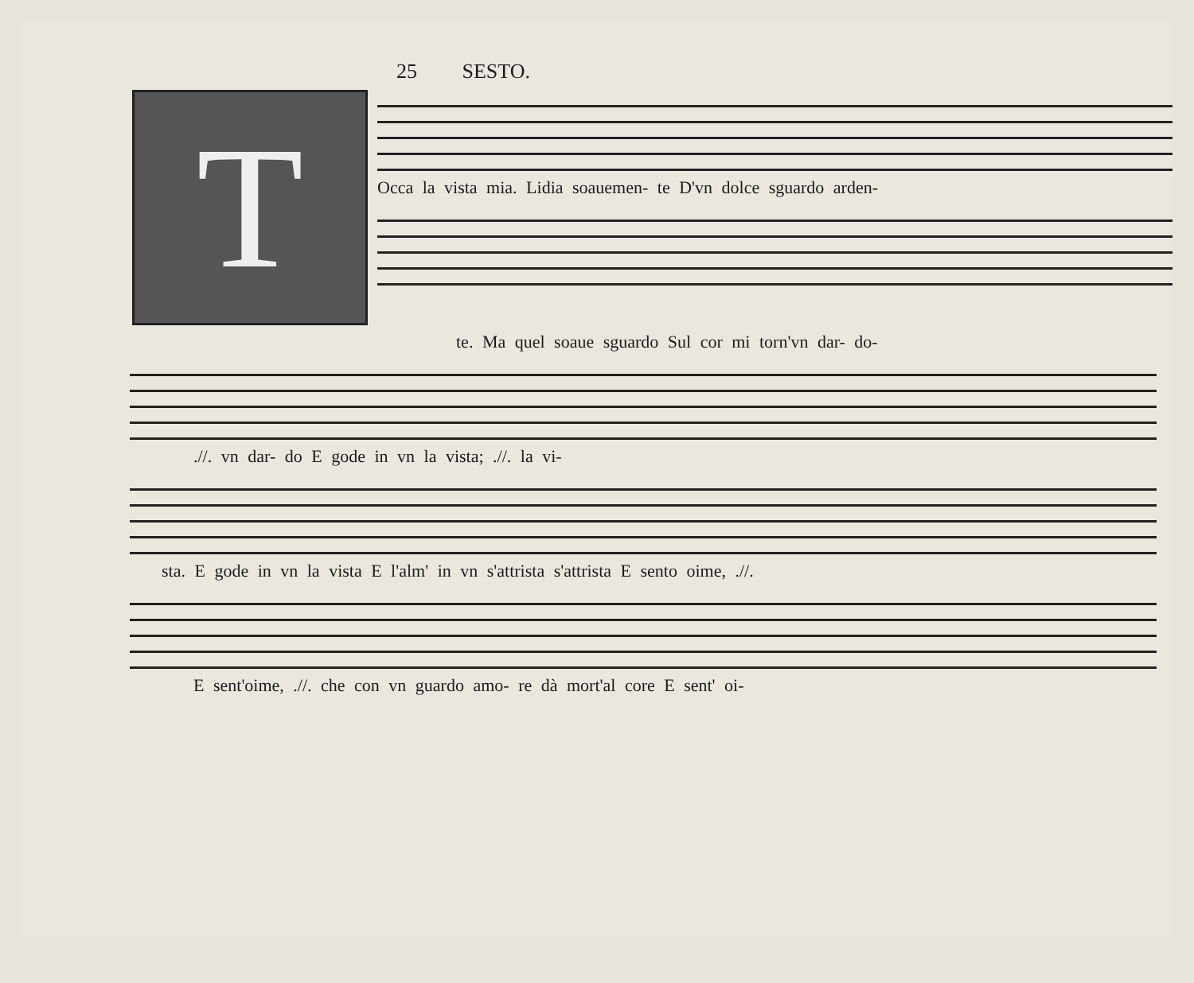25 SESTO.
T
Occa la vista mia. Lidia soauemen- te D'vn dolce sguardo arden-
te. Ma quel soaue sguardo Sul cor mi torn'vn dar- do-
.//. vn dar- do E gode in vn la vista; .//. la vi-
sta. E gode in vn la vista E l'alm' in vn s'attrista s'attrista E sento oime, .//.
E sent'oime, .//. che con vn guardo amo- re dà mort'al core E sent' oi-